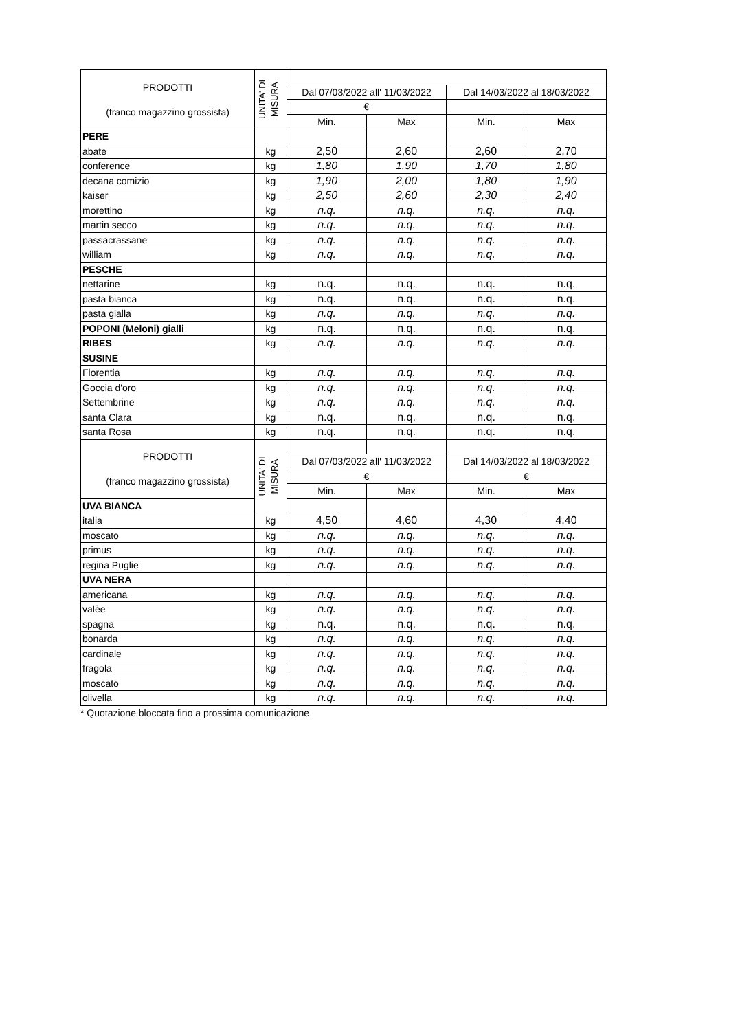| PRODOTTI (franco magazzino grossista) | UNITA' DI MISURA | | | | |
| --- | --- | --- | --- | --- | --- |
| | | Dal 07/03/2022 all' 11/03/2022 | | Dal 14/03/2022 al 18/03/2022 | |
| | | € | | | |
| | | Min. | Max | Min. | Max |
| PERE | | | | | |
| abate | kg | 2,50 | 2,60 | 2,60 | 2,70 |
| conference | kg | 1,80 | 1,90 | 1,70 | 1,80 |
| decana comizio | kg | 1,90 | 2,00 | 1,80 | 1,90 |
| kaiser | kg | 2,50 | 2,60 | 2,30 | 2,40 |
| morettino | kg | n.q. | n.q. | n.q. | n.q. |
| martin secco | kg | n.q. | n.q. | n.q. | n.q. |
| passacrassane | kg | n.q. | n.q. | n.q. | n.q. |
| william | kg | n.q. | n.q. | n.q. | n.q. |
| PESCHE | | | | | |
| nettarine | kg | n.q. | n.q. | n.q. | n.q. |
| pasta bianca | kg | n.q. | n.q. | n.q. | n.q. |
| pasta gialla | kg | n.q. | n.q. | n.q. | n.q. |
| POPONI (Meloni) gialli | kg | n.q. | n.q. | n.q. | n.q. |
| RIBES | kg | n.q. | n.q. | n.q. | n.q. |
| SUSINE | | | | | |
| Florentia | kg | n.q. | n.q. | n.q. | n.q. |
| Goccia d'oro | kg | n.q. | n.q. | n.q. | n.q. |
| Settembrine | kg | n.q. | n.q. | n.q. | n.q. |
| santa Clara | kg | n.q. | n.q. | n.q. | n.q. |
| santa Rosa | kg | n.q. | n.q. | n.q. | n.q. |
| PRODOTTI (franco magazzino grossista) | UNITA' DI MISURA | | | | |
| | | Dal 07/03/2022 all' 11/03/2022 | | Dal 14/03/2022 al 18/03/2022 | |
| | | € | | € | |
| | | Min. | Max | Min. | Max |
| UVA BIANCA | | | | | |
| italia | kg | 4,50 | 4,60 | 4,30 | 4,40 |
| moscato | kg | n.q. | n.q. | n.q. | n.q. |
| primus | kg | n.q. | n.q. | n.q. | n.q. |
| regina Puglie | kg | n.q. | n.q. | n.q. | n.q. |
| UVA NERA | | | | | |
| americana | kg | n.q. | n.q. | n.q. | n.q. |
| valèe | kg | n.q. | n.q. | n.q. | n.q. |
| spagna | kg | n.q. | n.q. | n.q. | n.q. |
| bonarda | kg | n.q. | n.q. | n.q. | n.q. |
| cardinale | kg | n.q. | n.q. | n.q. | n.q. |
| fragola | kg | n.q. | n.q. | n.q. | n.q. |
| moscato | kg | n.q. | n.q. | n.q. | n.q. |
| olivella | kg | n.q. | n.q. | n.q. | n.q. |
* Quotazione bloccata fino a prossima comunicazione